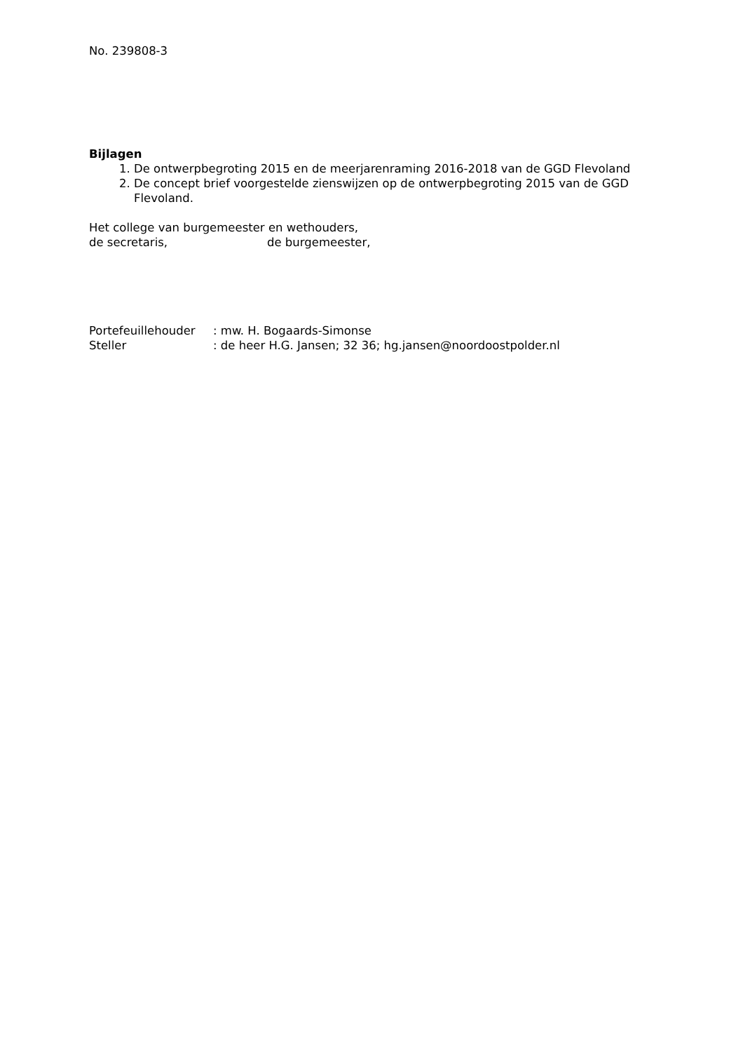No. 239808-3
Bijlagen
1. De ontwerpbegroting 2015 en de meerjarenraming 2016-2018 van de GGD Flevoland
2. De concept brief voorgestelde zienswijzen op de ontwerpbegroting 2015 van de GGD Flevoland.
Het college van burgemeester en wethouders,
| de secretaris, | de burgemeester, |
| Portefeuillehouder | : mw. H. Bogaards-Simonse |
| Steller | : de heer H.G. Jansen; 32 36; hg.jansen@noordoostpolder.nl |